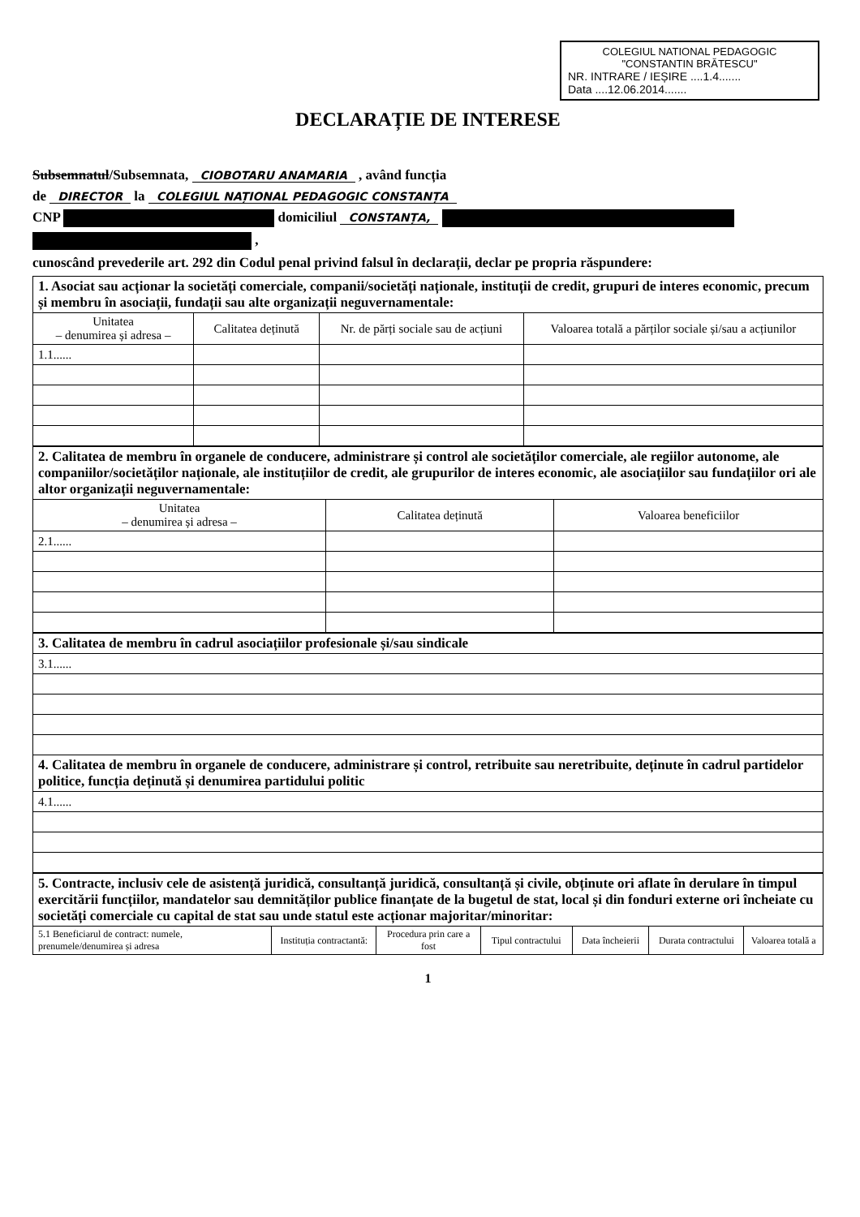COLEGIUL NATIONAL PEDAGOGIC
"CONSTANTIN BRĂTESCU"
NR. INTRARE / IEȘIRE ....1.4.......
Data ....12.06.2014.......
DECLARAȚIE DE INTERESE
Subsemnatul/Subsemnata, CIOBOTARU ANAMARIA , având funcția
de DIRECTOR la COLEGIUL NAȚIONAL PEDAGOGIC CONSTANȚA
CNP domiciliul CONSTANȚA,
,
cunoscând prevederile art. 292 din Codul penal privind falsul în declarații, declar pe propria răspundere:
| 1. Asociat sau acționar la societăți comerciale, companii/societăți naționale, instituții de credit, grupuri de interes economic, precum și membru în asociații, fundații sau alte organizații neguvernamentale: | | | |
| Unitatea – denumirea și adresa – | Calitatea deținută | Nr. de părți sociale sau de acțiuni | Valoarea totală a părților sociale și/sau a acțiunilor |
| 1.1...... | | | |
| 2. Calitatea de membru în organele de conducere, administrare și control ale societăților comerciale, ale regiilor autonome, ale companiilor/societăților naționale, ale instituțiilor de credit, ale grupurilor de interes economic, ale asociațiilor sau fundațiilor ori ale altor organizații neguvernamentale: | | |
| Unitatea – denumirea și adresa – | Calitatea deținută | Valoarea beneficiilor |
| 2.1...... | | |
| 3. Calitatea de membru în cadrul asociațiilor profesionale și/sau sindicale |
| 3.1...... |
| 4. Calitatea de membru în organele de conducere, administrare și control, retribuite sau neretribuite, deținute în cadrul partidelor politice, funcția deținută și denumirea partidului politic |
| 4.1...... |
| 5. Contracte, inclusiv cele de asistență juridică, consultanță juridică, consultanță și civile, obținute ori aflate în derulare în timpul exercitării funcțiilor, mandatelor sau demnităților publice finanțate de la bugetul de stat, local și din fonduri externe ori încheiate cu societăți comerciale cu capital de stat sau unde statul este acționar majoritar/minoritar: | | | | | | |
| 5.1 Beneficiarul de contract: numele, prenumele/denumirea și adresa | Instituția contractantă: | Procedura prin care a fost | Tipul contractului | Data încheierii | Durata contractului | Valoarea totală a |
1